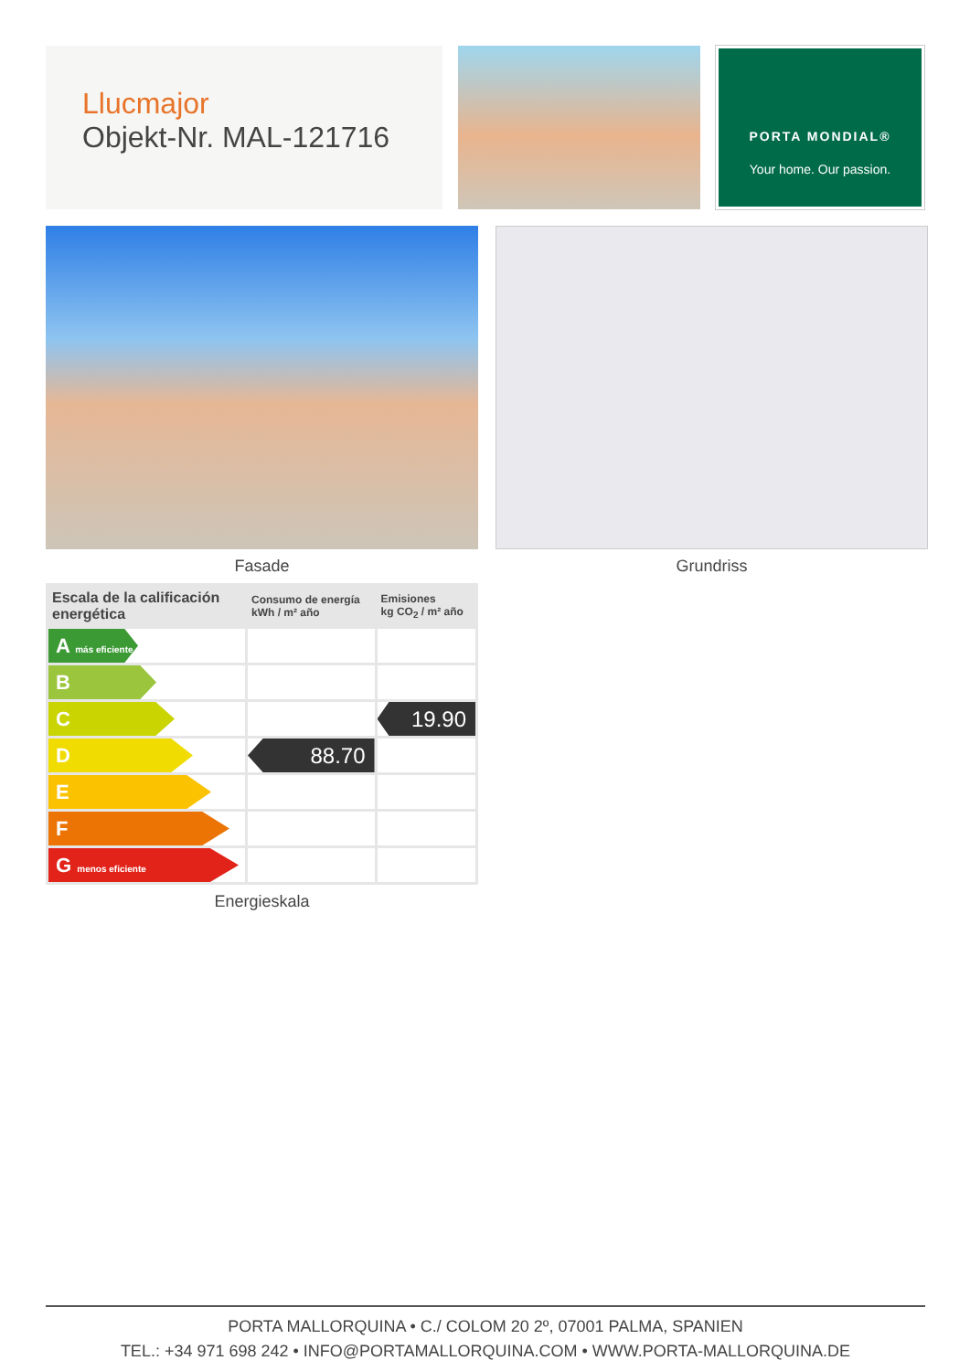Llucmajor
Objekt-Nr. MAL-121716
PORTA MONDIAL®
Your home. Our passion.
Fasade Grundriss
| Escala de la calificación energética | Consumo de energía kWh / m² año | Emisiones kg CO<sub>2</sub> / m² año |
| --- | --- | --- |
| A más eficiente | | |
| B | | |
| C | | 19.90 |
| D | 88.70 | |
| E | | |
| F | | |
| G menos eficiente | | |
Energieskala
PORTA MALLORQUINA • C./ COLOM 20 2º, 07001 PALMA, SPANIEN
TEL.: +34 971 698 242 • INFO@PORTAMALLORQUINA.COM • WWW.PORTA-MALLORQUINA.DE